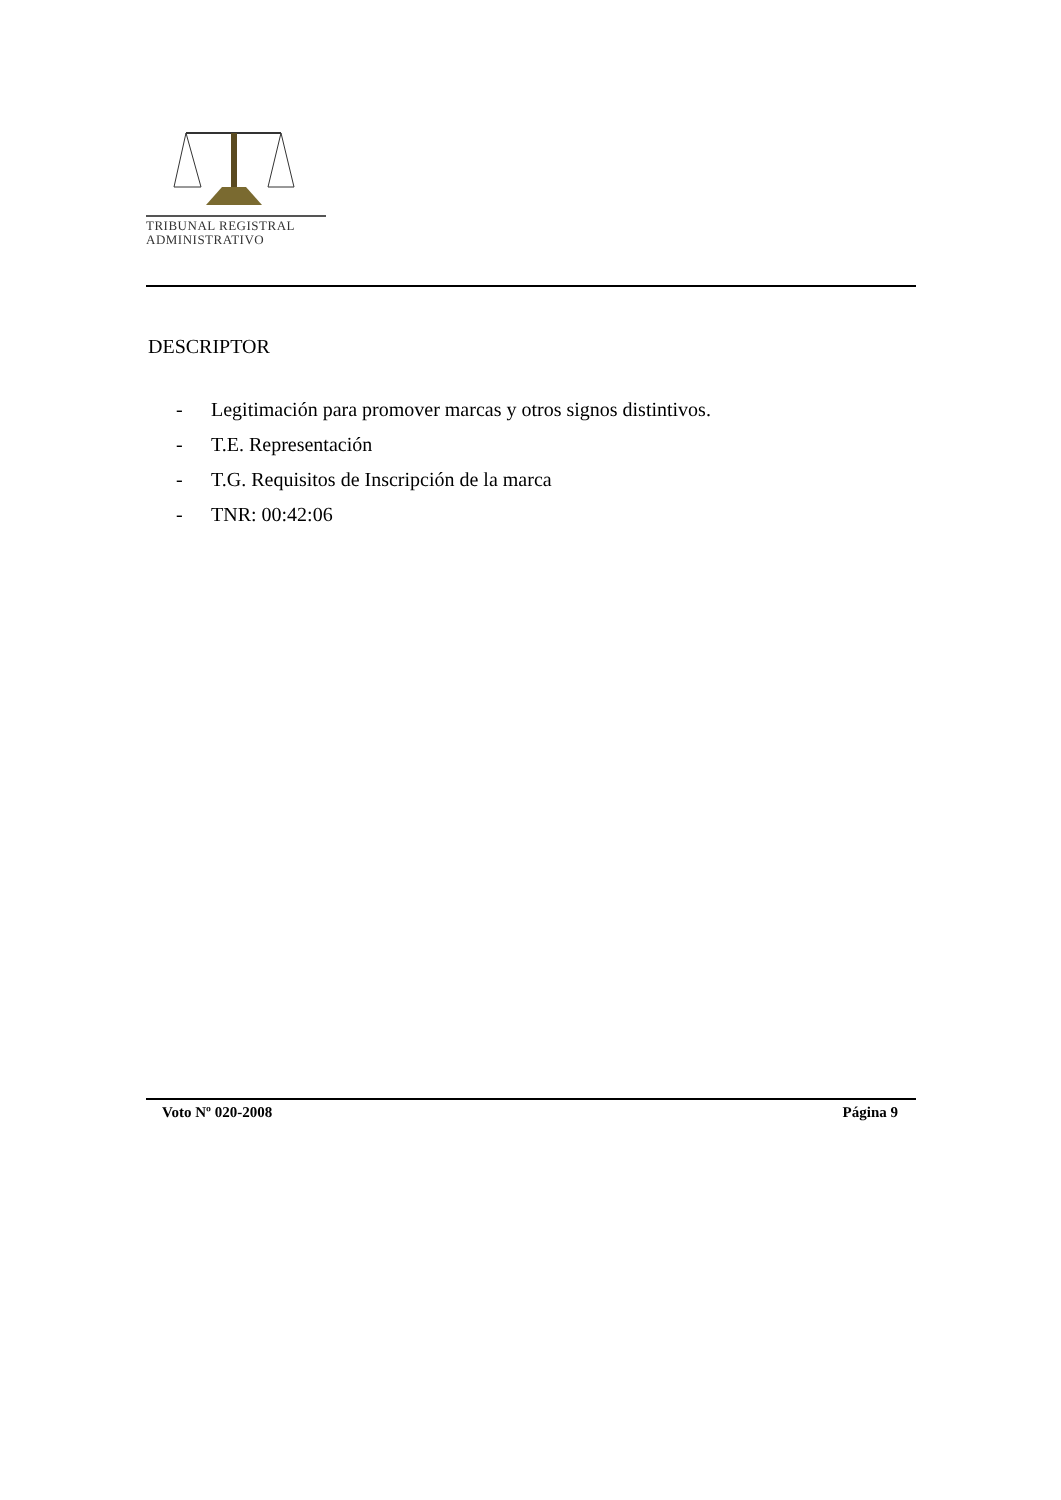TRIBUNAL REGISTRAL
ADMINISTRATIVO
DESCRIPTOR
- Legitimación para promover marcas y otros signos distintivos.
- T.E. Representación
- T.G. Requisitos de Inscripción de la marca
- TNR: 00:42:06
Voto Nº 020-2008 Página 9